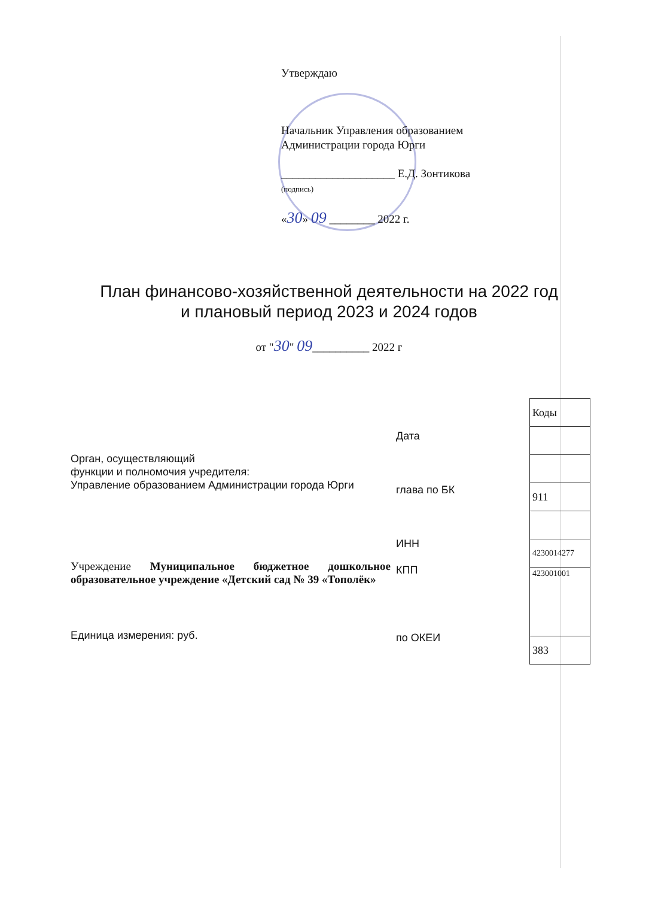Утверждаю
Начальник Управления образованием
Администрации города Юрги
____________________ Е.Д. Зонтикова
(подпись)
«30» 09 ________ 2022 г.
План финансово-хозяйственной деятельности на 2022 год
и плановый период 2023 и 2024 годов
от "30" 09__________ 2022 г
Орган, осуществляющий
функции и полномочия учредителя:
Управление образованием Администрации города Юрги
Учреждение Муниципальное бюджетное дошкольное образовательное учреждение «Детский сад № 39 «Тополёк»
Единица измерения: руб.
Дата
глава по БК
ИНН
КПП
по ОКЕИ
| Коды |
| 911 |
| 4230014277 |
| 423001001 |
| 383 |